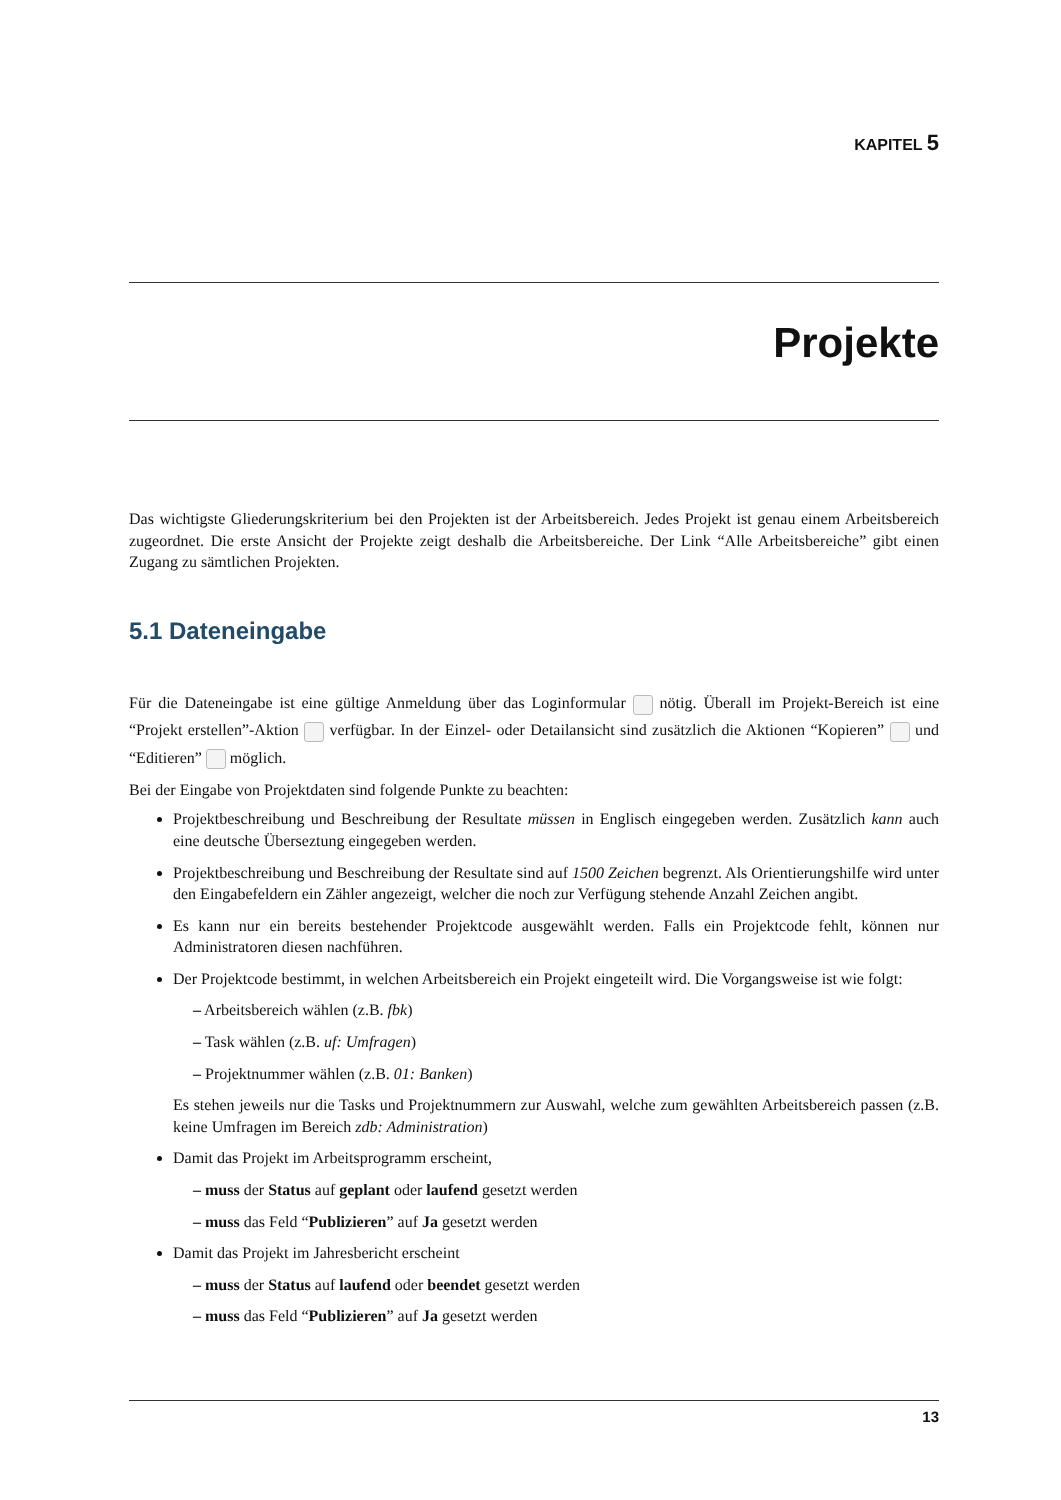KAPITEL 5
Projekte
Das wichtigste Gliederungskriterium bei den Projekten ist der Arbeitsbereich. Jedes Projekt ist genau einem Arbeitsbereich zugeordnet. Die erste Ansicht der Projekte zeigt deshalb die Arbeitsbereiche. Der Link “Alle Arbeitsbereiche” gibt einen Zugang zu sämtlichen Projekten.
5.1 Dateneingabe
Für die Dateneingabe ist eine gültige Anmeldung über das Loginformular nötig. Überall im Projekt-Bereich ist eine “Projekt erstellen”-Aktion verfügbar. In der Einzel- oder Detailansicht sind zusätzlich die Aktionen “Kopieren” und “Editieren” möglich.
Bei der Eingabe von Projektdaten sind folgende Punkte zu beachten:
Projektbeschreibung und Beschreibung der Resultate müssen in Englisch eingegeben werden. Zusätzlich kann auch eine deutsche Überseztung eingegeben werden.
Projektbeschreibung und Beschreibung der Resultate sind auf 1500 Zeichen begrenzt. Als Orientierungshilfe wird unter den Eingabefeldern ein Zähler angezeigt, welcher die noch zur Verfügung stehende Anzahl Zeichen angibt.
Es kann nur ein bereits bestehender Projektcode ausgewählt werden. Falls ein Projektcode fehlt, können nur Administratoren diesen nachführen.
Der Projektcode bestimmt, in welchen Arbeitsbereich ein Projekt eingeteilt wird. Die Vorgangsweise ist wie folgt:
– Arbeitsbereich wählen (z.B. fbk)
– Task wählen (z.B. uf: Umfragen)
– Projektnummer wählen (z.B. 01: Banken)
Es stehen jeweils nur die Tasks und Projektnummern zur Auswahl, welche zum gewählten Arbeitsbereich passen (z.B. keine Umfragen im Bereich zdb: Administration)
Damit das Projekt im Arbeitsprogramm erscheint,
– muss der Status auf geplant oder laufend gesetzt werden
– muss das Feld “Publizieren” auf Ja gesetzt werden
Damit das Projekt im Jahresbericht erscheint
– muss der Status auf laufend oder beendet gesetzt werden
– muss das Feld “Publizieren” auf Ja gesetzt werden
13